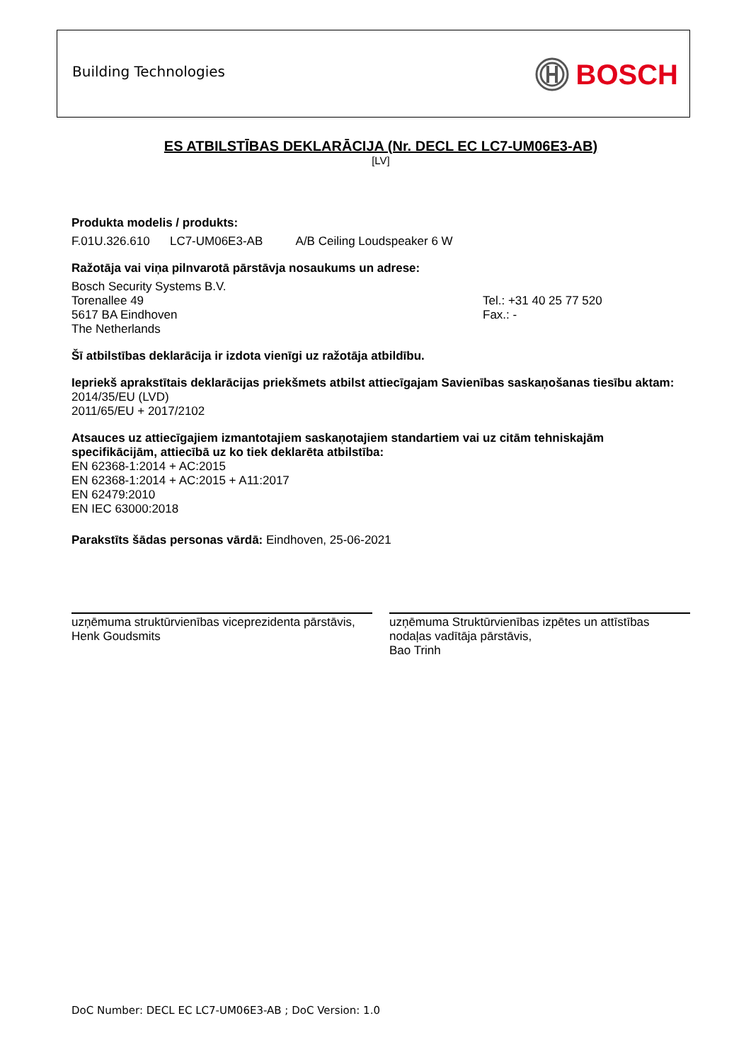Building Technologies BOSCH
ES ATBILSTĪBAS DEKLARĀCIJA (Nr. DECL EC LC7-UM06E3-AB)
[LV]
Produkta modelis / produkts:
F.01U.326.610 LC7-UM06E3-AB A/B Ceiling Loudspeaker 6 W
Ražotāja vai viņa pilnvarotā pārstāvja nosaukums un adrese:
Bosch Security Systems B.V.
Torenallee 49
5617 BA Eindhoven
The Netherlands
Tel.: +31 40 25 77 520
Fax.: -
Šī atbilstības deklarācija ir izdota vienīgi uz ražotāja atbildību.
Iepriekš aprakstītais deklarācijas priekšmets atbilst attiecīgajam Savienības saskaņošanas tiesību aktam:
2014/35/EU (LVD)
2011/65/EU + 2017/2102
Atsauces uz attiecīgajiem izmantotajiem saskaņotajiem standartiem vai uz citām tehniskajām specifikācijām, attiecībā uz ko tiek deklarēta atbilstība:
EN 62368-1:2014 + AC:2015
EN 62368-1:2014 + AC:2015 + A11:2017
EN 62479:2010
EN IEC 63000:2018
Parakstīts šādas personas vārdā: Eindhoven, 25-06-2021
uzņēmuma struktūrvienības viceprezidenta pārstāvis,
Henk Goudsmits
uzņēmuma Struktūrvienības izpētes un attīstības nodaļas vadītāja pārstāvis,
Bao Trinh
DoC Number: DECL EC LC7-UM06E3-AB ; DoC Version: 1.0